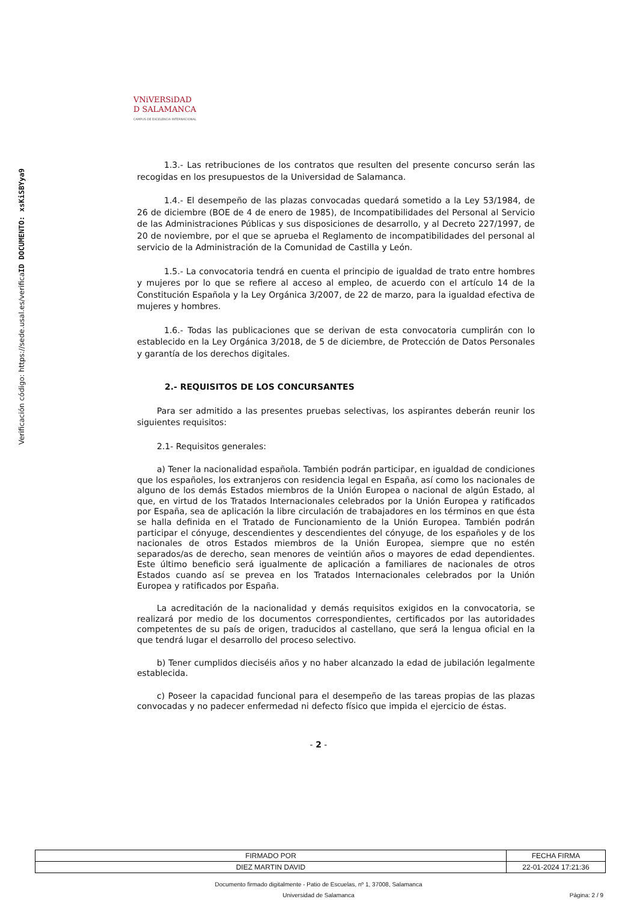ID DOCUMENTO: xsKiSBYya9
Verificación código: https://sede.usal.es/verifica
VNiVERSiDAD
D SALAMANCA
CAMPUS DE EXCELENCIA INTERNACIONAL
1.3.- Las retribuciones de los contratos que resulten del presente concurso serán las recogidas en los presupuestos de la Universidad de Salamanca.
1.4.- El desempeño de las plazas convocadas quedará sometido a la Ley 53/1984, de 26 de diciembre (BOE de 4 de enero de 1985), de Incompatibilidades del Personal al Servicio de las Administraciones Públicas y sus disposiciones de desarrollo, y al Decreto 227/1997, de 20 de noviembre, por el que se aprueba el Reglamento de incompatibilidades del personal al servicio de la Administración de la Comunidad de Castilla y León.
1.5.- La convocatoria tendrá en cuenta el principio de igualdad de trato entre hombres y mujeres por lo que se refiere al acceso al empleo, de acuerdo con el artículo 14 de la Constitución Española y la Ley Orgánica 3/2007, de 22 de marzo, para la igualdad efectiva de mujeres y hombres.
1.6.- Todas las publicaciones que se derivan de esta convocatoria cumplirán con lo establecido en la Ley Orgánica 3/2018, de 5 de diciembre, de Protección de Datos Personales y garantía de los derechos digitales.
2.- REQUISITOS DE LOS CONCURSANTES
Para ser admitido a las presentes pruebas selectivas, los aspirantes deberán reunir los siguientes requisitos:
2.1- Requisitos generales:
a) Tener la nacionalidad española. También podrán participar, en igualdad de condiciones que los españoles, los extranjeros con residencia legal en España, así como los nacionales de alguno de los demás Estados miembros de la Unión Europea o nacional de algún Estado, al que, en virtud de los Tratados Internacionales celebrados por la Unión Europea y ratificados por España, sea de aplicación la libre circulación de trabajadores en los términos en que ésta se halla definida en el Tratado de Funcionamiento de la Unión Europea. También podrán participar el cónyuge, descendientes y descendientes del cónyuge, de los españoles y de los nacionales de otros Estados miembros de la Unión Europea, siempre que no estén separados/as de derecho, sean menores de veintiún años o mayores de edad dependientes. Este último beneficio será igualmente de aplicación a familiares de nacionales de otros Estados cuando así se prevea en los Tratados Internacionales celebrados por la Unión Europea y ratificados por España.
La acreditación de la nacionalidad y demás requisitos exigidos en la convocatoria, se realizará por medio de los documentos correspondientes, certificados por las autoridades competentes de su país de origen, traducidos al castellano, que será la lengua oficial en la que tendrá lugar el desarrollo del proceso selectivo.
b) Tener cumplidos dieciséis años y no haber alcanzado la edad de jubilación legalmente establecida.
c) Poseer la capacidad funcional para el desempeño de las tareas propias de las plazas convocadas y no padecer enfermedad ni defecto físico que impida el ejercicio de éstas.
- 2 -
| FIRMADO POR | FECHA FIRMA |
| DIEZ MARTIN DAVID | 22-01-2024 17:21:36 |
Documento firmado digitalmente - Patio de Escuelas, nº 1, 37008, Salamanca
Universidad de Salamanca Página: 2 / 9